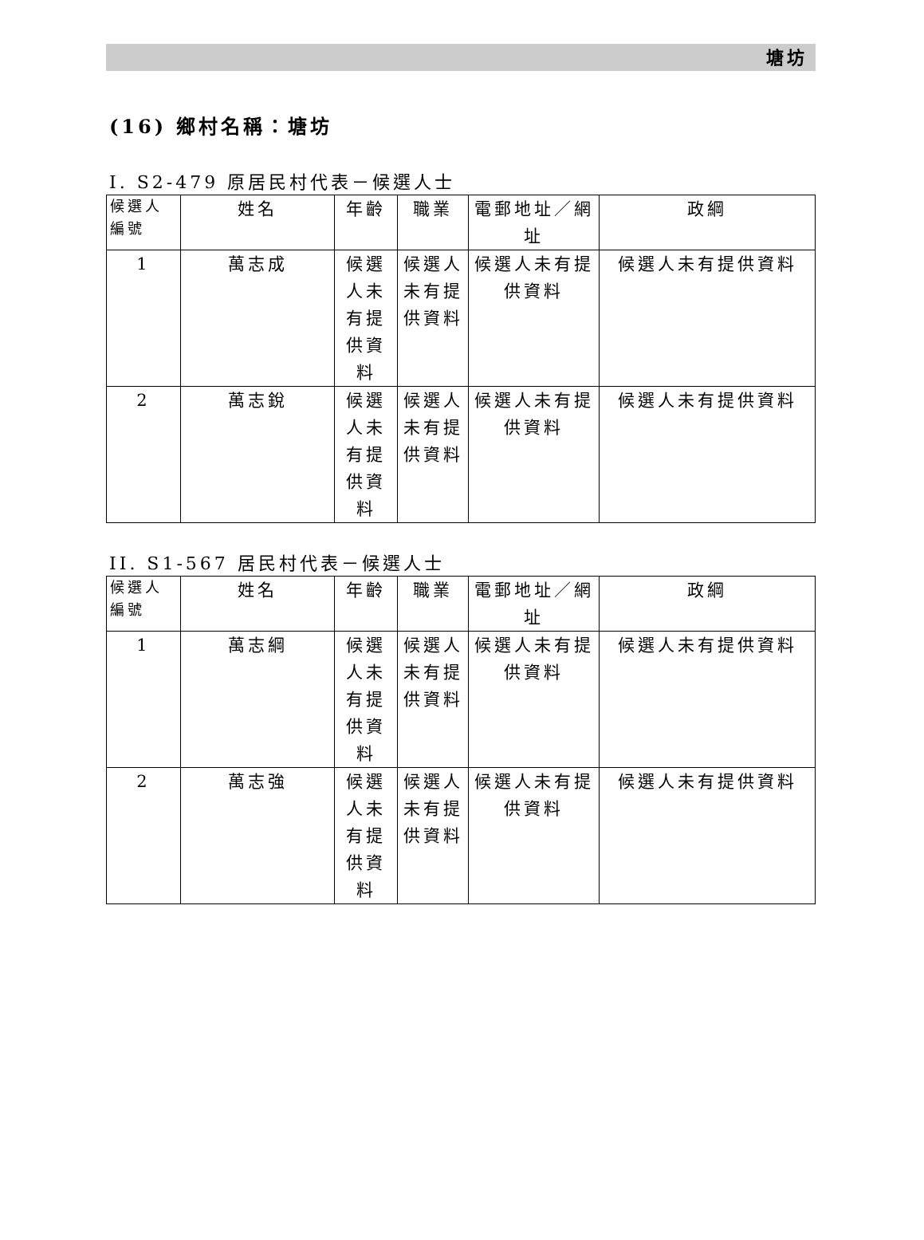塘坊
(16) 鄉村名稱：塘坊
I. S2-479 原居民村代表－候選人士
| 候選人編號 | 姓名 | 年齡 | 職業 | 電郵地址／網址 | 政綱 |
| --- | --- | --- | --- | --- | --- |
| 1 | 萬志成 | 候選人未有提供資料 | 候選人未有提供資料 | 候選人未有提供資料 | 候選人未有提供資料 |
| 2 | 萬志銳 | 候選人未有提供資料 | 候選人未有提供資料 | 候選人未有提供資料 | 候選人未有提供資料 |
II. S1-567 居民村代表－候選人士
| 候選人編號 | 姓名 | 年齡 | 職業 | 電郵地址／網址 | 政綱 |
| --- | --- | --- | --- | --- | --- |
| 1 | 萬志綱 | 候選人未有提供資料 | 候選人未有提供資料 | 候選人未有提供資料 | 候選人未有提供資料 |
| 2 | 萬志強 | 候選人未有提供資料 | 候選人未有提供資料 | 候選人未有提供資料 | 候選人未有提供資料 |